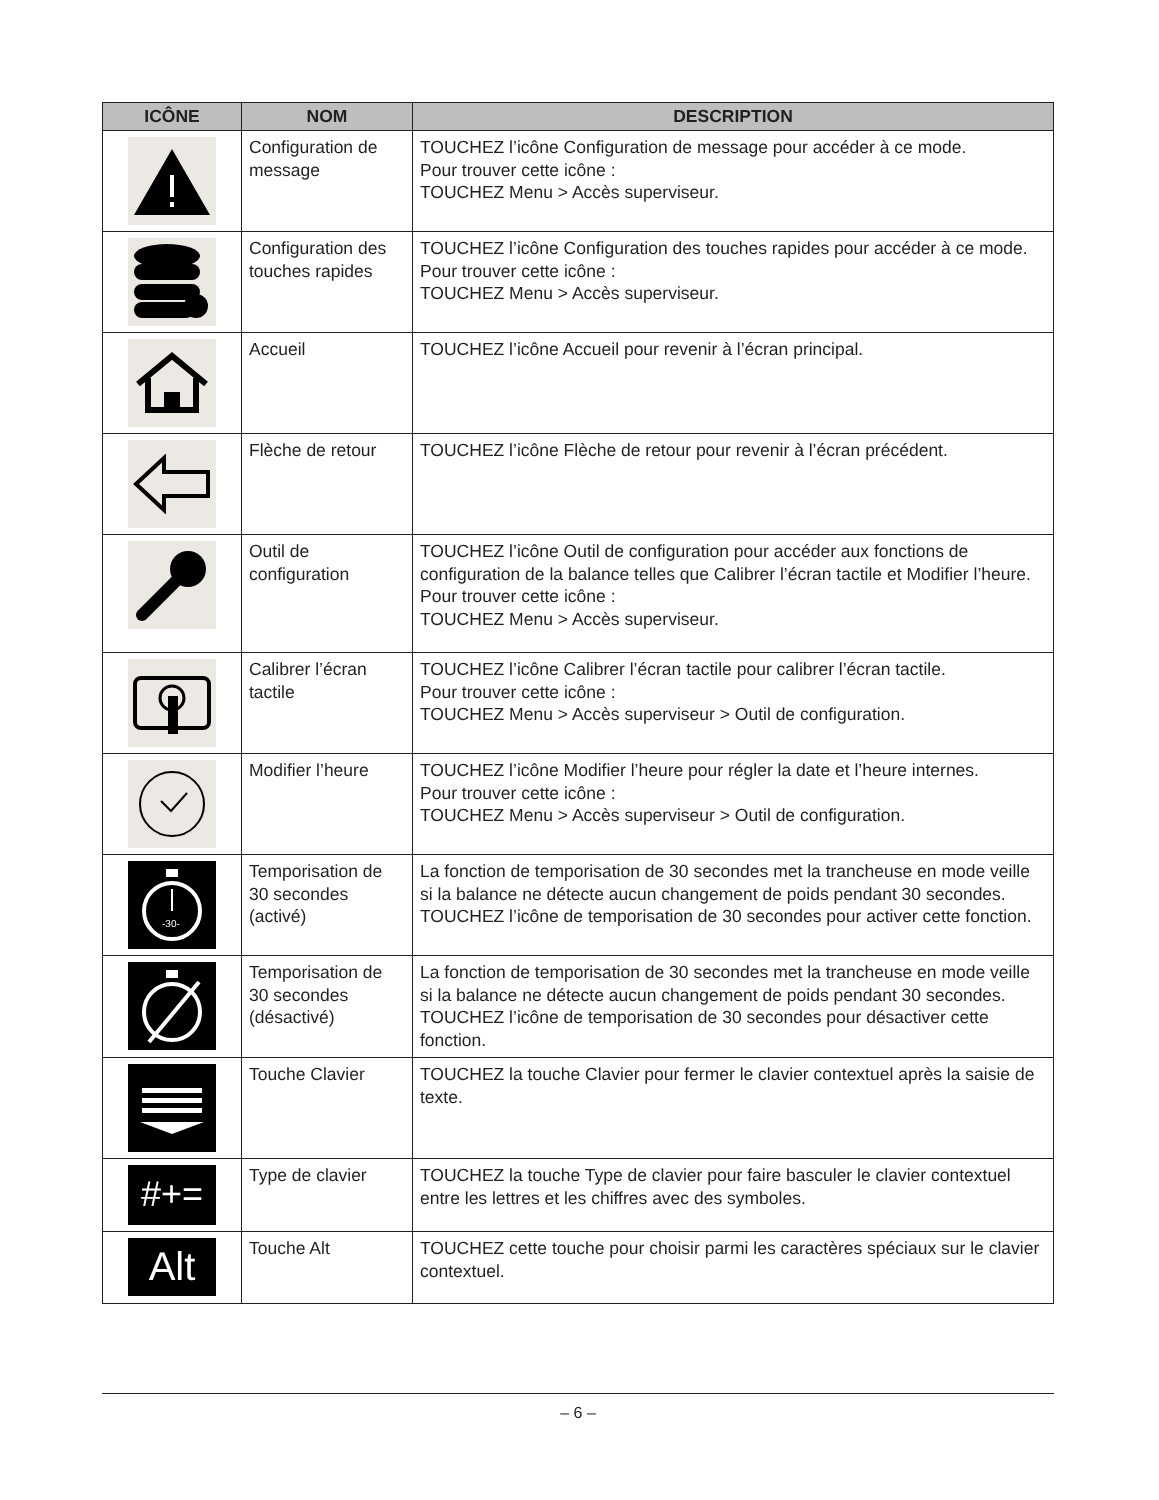| ICÔNE | NOM | DESCRIPTION |
| --- | --- | --- |
| | Configuration de message | TOUCHEZ l’icône Configuration de message pour accéder à ce mode. Pour trouver cette icône : TOUCHEZ Menu > Accès superviseur. |
| | Configuration des touches rapides | TOUCHEZ l’icône Configuration des touches rapides pour accéder à ce mode. Pour trouver cette icône : TOUCHEZ Menu > Accès superviseur. |
| | Accueil | TOUCHEZ l’icône Accueil pour revenir à l’écran principal. |
| | Flèche de retour | TOUCHEZ l’icône Flèche de retour pour revenir à l’écran précédent. |
| | Outil de configuration | TOUCHEZ l’icône Outil de configuration pour accéder aux fonctions de configuration de la balance telles que Calibrer l’écran tactile et Modifier l’heure. Pour trouver cette icône : TOUCHEZ Menu > Accès superviseur. |
| | Calibrer l’écran tactile | TOUCHEZ l’icône Calibrer l’écran tactile pour calibrer l’écran tactile. Pour trouver cette icône : TOUCHEZ Menu > Accès superviseur > Outil de configuration. |
| | Modifier l’heure | TOUCHEZ l’icône Modifier l’heure pour régler la date et l’heure internes. Pour trouver cette icône : TOUCHEZ Menu > Accès superviseur > Outil de configuration. |
| -30- | Temporisation de 30 secondes (activé) | La fonction de temporisation de 30 secondes met la trancheuse en mode veille si la balance ne détecte aucun changement de poids pendant 30 secondes. TOUCHEZ l’icône de temporisation de 30 secondes pour activer cette fonction. |
| | Temporisation de 30 secondes (désactivé) | La fonction de temporisation de 30 secondes met la trancheuse en mode veille si la balance ne détecte aucun changement de poids pendant 30 secondes. TOUCHEZ l’icône de temporisation de 30 secondes pour désactiver cette fonction. |
| | Touche Clavier | TOUCHEZ la touche Clavier pour fermer le clavier contextuel après la saisie de texte. |
| #+= | Type de clavier | TOUCHEZ la touche Type de clavier pour faire basculer le clavier contextuel entre les lettres et les chiffres avec des symboles. |
| Alt | Touche Alt | TOUCHEZ cette touche pour choisir parmi les caractères spéciaux sur le clavier contextuel. |
– 6 –